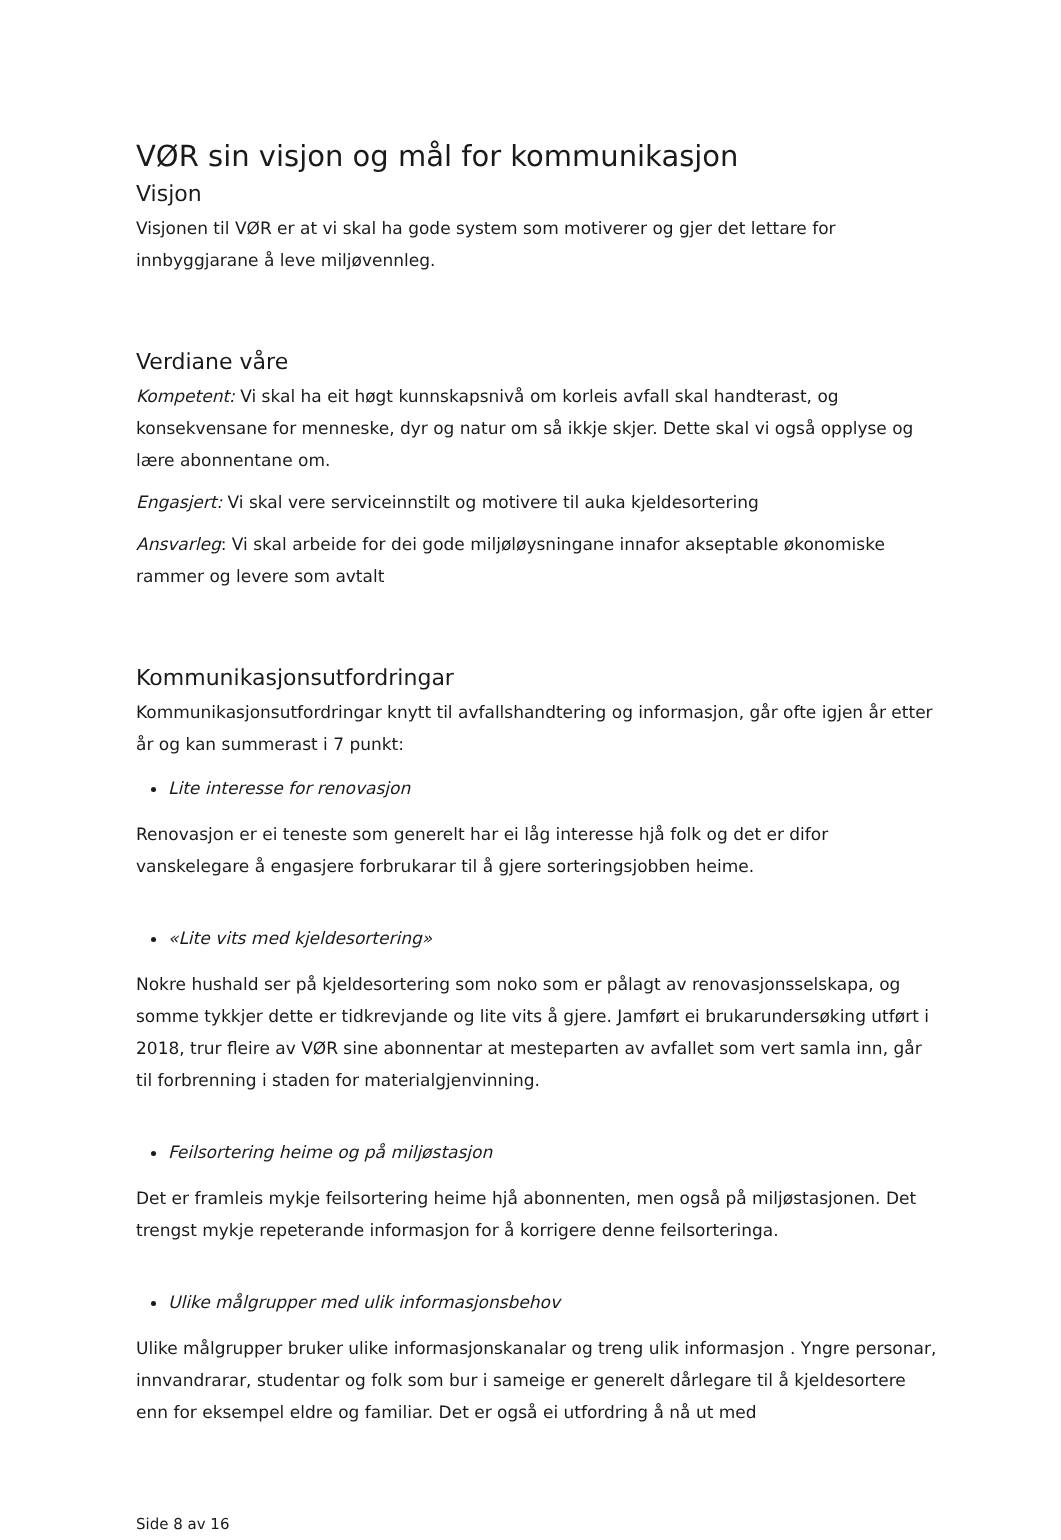VØR sin visjon og mål for kommunikasjon
Visjon
Visjonen til VØR er at vi skal ha gode system som motiverer og gjer det lettare for innbyggjarane å leve miljøvennleg.
Verdiane våre
Kompetent: Vi skal ha eit høgt kunnskapsnivå om korleis avfall skal handterast, og konsekvensane for menneske, dyr og natur om så ikkje skjer. Dette skal vi også opplyse og lære abonnentane om.
Engasjert: Vi skal vere serviceinnstilt og motivere til auka kjeldesortering
Ansvarleg: Vi skal arbeide for dei gode miljøløysningane innafor akseptable økonomiske rammer og levere som avtalt
Kommunikasjonsutfordringar
Kommunikasjonsutfordringar knytt til avfallshandtering og informasjon, går ofte igjen år etter år og kan summerast i 7 punkt:
Lite interesse for renovasjon
Renovasjon er ei teneste som generelt har ei låg interesse hjå folk og det er difor vanskelegare å engasjere forbrukarar til å gjere sorteringsjobben heime.
«Lite vits med kjeldesortering»
Nokre hushald ser på kjeldesortering som noko som er pålagt av renovasjonsselskapa, og somme tykkjer dette er tidkrevjande og lite vits å gjere. Jamført ei brukarundersøking utført i 2018, trur fleire av VØR sine abonnentar at mesteparten av avfallet som vert samla inn, går til forbrenning i staden for materialgjenvinning.
Feilsortering heime og på miljøstasjon
Det er framleis mykje feilsortering heime hjå abonnenten, men også på miljøstasjonen. Det trengst mykje repeterande informasjon for å korrigere denne feilsorteringa.
Ulike målgrupper med ulik informasjonsbehov
Ulike målgrupper bruker ulike informasjonskanalar og treng ulik informasjon . Yngre personar, innvandrarar, studentar og folk som bur i sameige er generelt dårlegare til å kjeldesortere enn for eksempel eldre og familiar. Det er også ei utfordring å nå ut med
Side 8 av 16